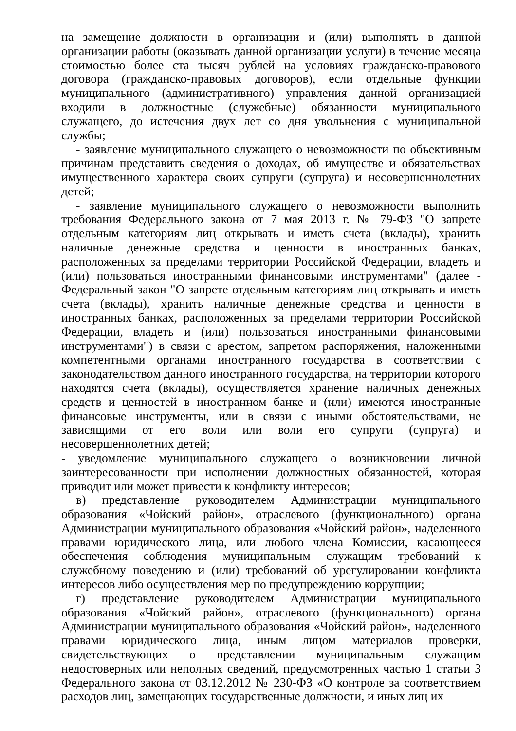на замещение должности в организации и (или) выполнять в данной организации работы (оказывать данной организации услуги) в течение месяца стоимостью более ста тысяч рублей на условиях гражданско-правового договора (гражданско-правовых договоров), если отдельные функции муниципального (административного) управления данной организацией входили в должностные (служебные) обязанности муниципального служащего, до истечения двух лет со дня увольнения с муниципальной службы;
- заявление муниципального служащего о невозможности по объективным причинам представить сведения о доходах, об имуществе и обязательствах имущественного характера своих супруги (супруга) и несовершеннолетних детей;
- заявление муниципального служащего о невозможности выполнить требования Федерального закона от 7 мая 2013 г. № 79-ФЗ "О запрете отдельным категориям лиц открывать и иметь счета (вклады), хранить наличные денежные средства и ценности в иностранных банках, расположенных за пределами территории Российской Федерации, владеть и (или) пользоваться иностранными финансовыми инструментами" (далее - Федеральный закон "О запрете отдельным категориям лиц открывать и иметь счета (вклады), хранить наличные денежные средства и ценности в иностранных банках, расположенных за пределами территории Российской Федерации, владеть и (или) пользоваться иностранными финансовыми инструментами") в связи с арестом, запретом распоряжения, наложенными компетентными органами иностранного государства в соответствии с законодательством данного иностранного государства, на территории которого находятся счета (вклады), осуществляется хранение наличных денежных средств и ценностей в иностранном банке и (или) имеются иностранные финансовые инструменты, или в связи с иными обстоятельствами, не зависящими от его воли или воли его супруги (супруга) и несовершеннолетних детей;
- уведомление муниципального служащего о возникновении личной заинтересованности при исполнении должностных обязанностей, которая приводит или может привести к конфликту интересов;
в) представление руководителем Администрации муниципального образования «Чойский район», отраслевого (функционального) органа Администрации муниципального образования «Чойский район», наделенного правами юридического лица, или любого члена Комиссии, касающееся обеспечения соблюдения муниципальным служащим требований к служебному поведению и (или) требований об урегулировании конфликта интересов либо осуществления мер по предупреждению коррупции;
г) представление руководителем Администрации муниципального образования «Чойский район», отраслевого (функционального) органа Администрации муниципального образования «Чойский район», наделенного правами юридического лица, иным лицом материалов проверки, свидетельствующих о представлении муниципальным служащим недостоверных или неполных сведений, предусмотренных частью 1 статьи 3 Федерального закона от 03.12.2012 № 230-ФЗ «О контроле за соответствием расходов лиц, замещающих государственные должности, и иных лиц их